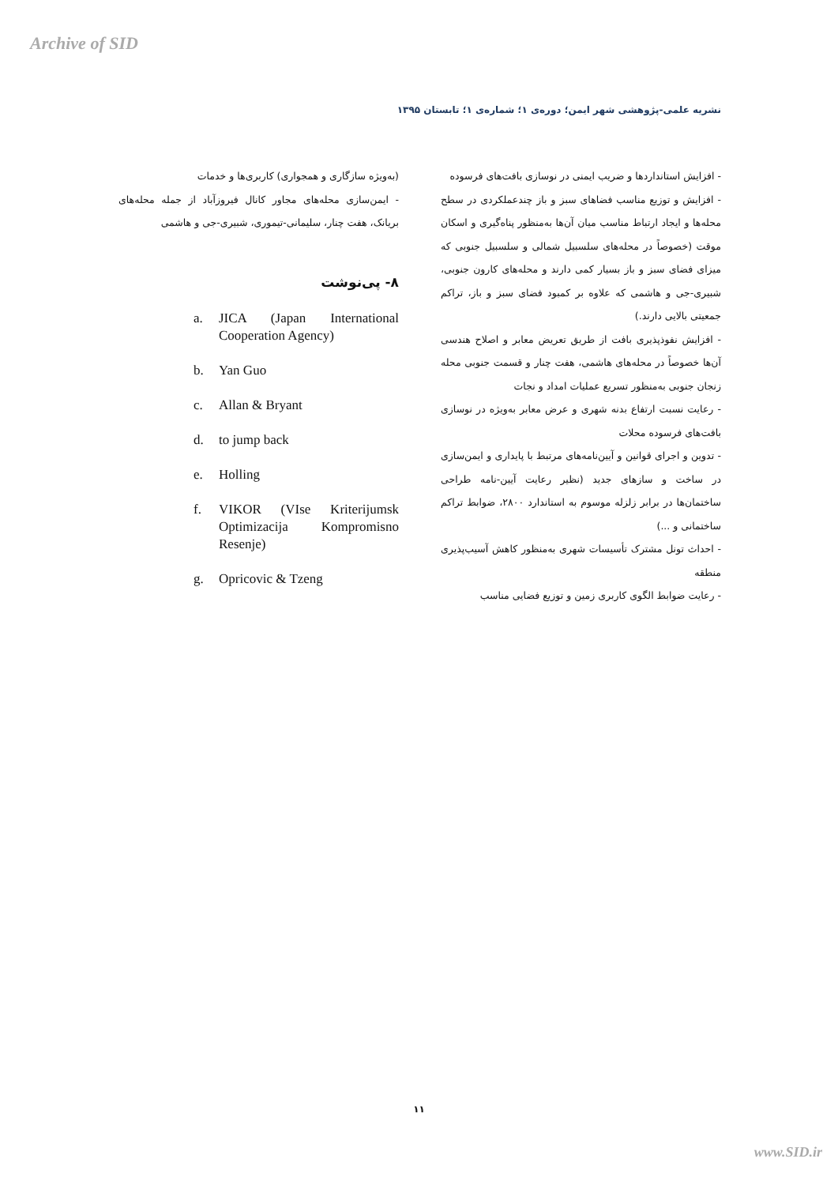Archive of SID
نشریه علمی-پژوهشی شهر ایمن؛ دوره‌ی ۱؛ شماره‌ی ۱؛ تابستان ۱۳۹۵
- افزایش استانداردها و ضریب ایمنی در نوسازی بافت‌های فرسوده
- افزایش و توزیع مناسب فضاهای سبز و باز چندعملکردی در سطح محله‌ها و ایجاد ارتباط مناسب میان آن‌ها به‌منظور پناه‌گیری و اسکان موقت (خصوصاً در محله‌های سلسبیل شمالی و سلسبیل جنوبی که میزای فضای سبز و باز بسیار کمی دارند و محله‌های کارون جنوبی، شبیری-جی و هاشمی که علاوه بر کمبود فضای سبز و باز، تراکم جمعیتی بالایی دارند.)
- افزایش نفوذپذیری بافت از طریق تعریض معابر و اصلاح هندسی آن‌ها خصوصاً در محله‌های هاشمی، هفت چنار و قسمت جنوبی محله زنجان جنوبی به‌منظور تسریع عملیات امداد و نجات
- رعایت نسبت ارتفاع بدنه شهری و عرض معابر به‌ویژه در نوسازی بافت‌های فرسوده محلات
- تدوین و اجرای قوانین و آیین‌نامه‌های مرتبط با پایداری و ایمن‌سازی در ساخت و سازهای جدید (نظیر رعایت آیین-نامه طراحی ساختمان‌ها در برابر زلزله موسوم به استاندارد ۲۸۰۰، ضوابط تراکم ساختمانی و ...)
- احداث تونل مشترک تأسیسات شهری به‌منظور کاهش آسیب‌پذیری منطقه
- رعایت ضوابط الگوی کاربری زمین و توزیع فضایی مناسب
(به‌ویژه سازگاری و همجواری) کاربری‌ها و خدمات
- ایمن‌سازی محله‌های مجاور کانال فیروزآباد از جمله محله‌های بریانک، هفت چنار، سلیمانی-تیموری، شبیری-جی و هاشمی
۸- پی‌نوشت
a. JICA (Japan International Cooperation Agency)
b. Yan Guo
c. Allan & Bryant
d. to jump back
e. Holling
f. VIKOR (VIse Kriterijumsk Optimizacija Kompromisno Resenje)
g. Opricovic & Tzeng
۱۱
www.SID.ir